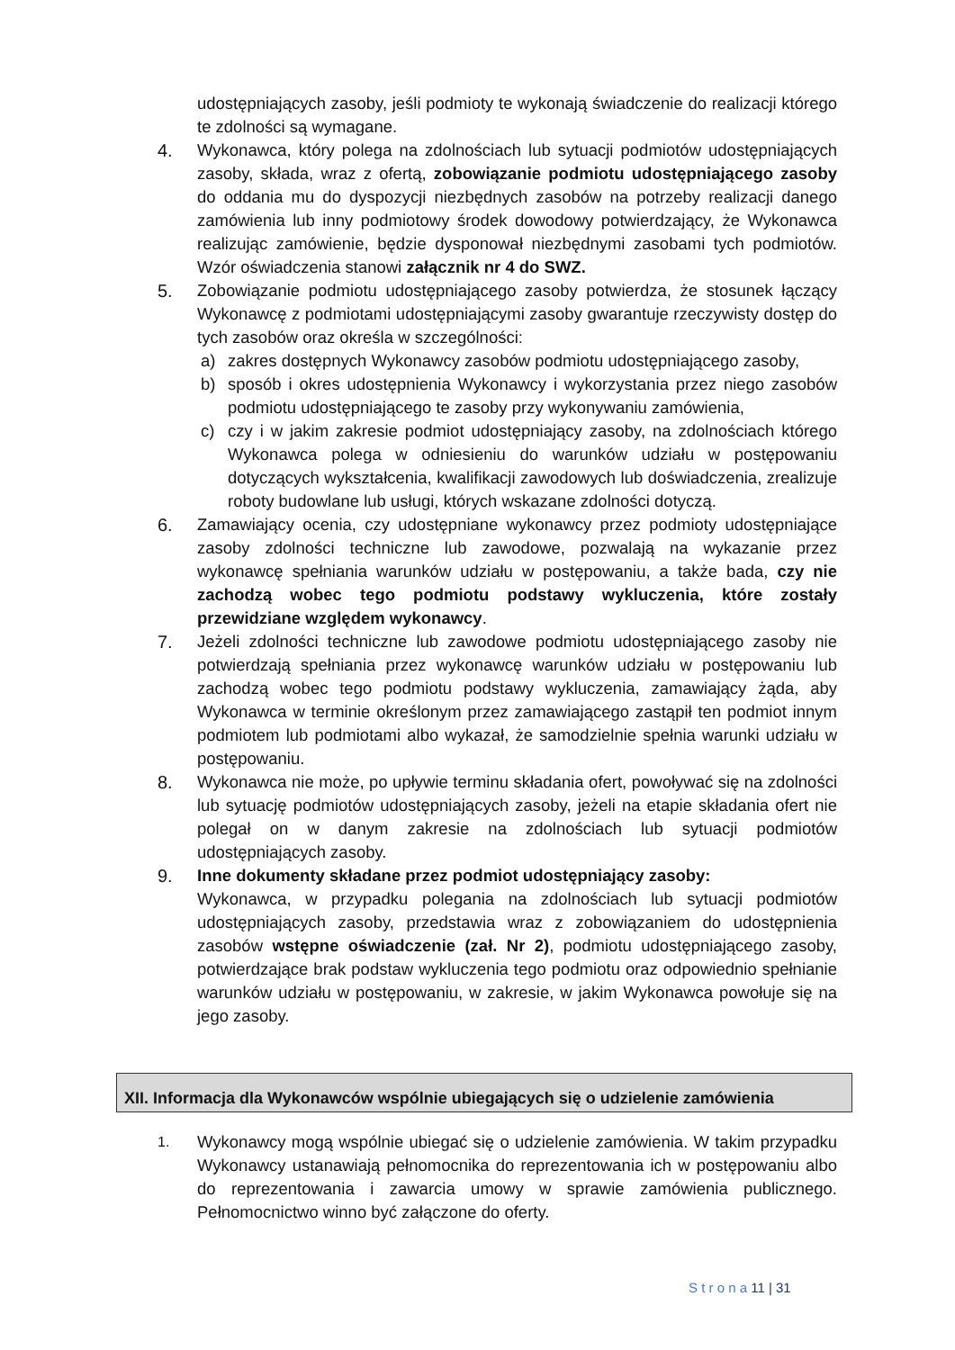udostępniających zasoby, jeśli podmioty te wykonają świadczenie do realizacji którego te zdolności są wymagane.
4. Wykonawca, który polega na zdolnościach lub sytuacji podmiotów udostępniających zasoby, składa, wraz z ofertą, zobowiązanie podmiotu udostępniającego zasoby do oddania mu do dyspozycji niezbędnych zasobów na potrzeby realizacji danego zamówienia lub inny podmiotowy środek dowodowy potwierdzający, że Wykonawca realizując zamówienie, będzie dysponował niezbędnymi zasobami tych podmiotów. Wzór oświadczenia stanowi załącznik nr 4 do SWZ.
5. Zobowiązanie podmiotu udostępniającego zasoby potwierdza, że stosunek łączący Wykonawcę z podmiotami udostępniającymi zasoby gwarantuje rzeczywisty dostęp do tych zasobów oraz określa w szczególności:
a) zakres dostępnych Wykonawcy zasobów podmiotu udostępniającego zasoby,
b) sposób i okres udostępnienia Wykonawcy i wykorzystania przez niego zasobów podmiotu udostępniającego te zasoby przy wykonywaniu zamówienia,
c) czy i w jakim zakresie podmiot udostępniający zasoby, na zdolnościach którego Wykonawca polega w odniesieniu do warunków udziału w postępowaniu dotyczących wykształcenia, kwalifikacji zawodowych lub doświadczenia, zrealizuje roboty budowlane lub usługi, których wskazane zdolności dotyczą.
6. Zamawiający ocenia, czy udostępniane wykonawcy przez podmioty udostępniające zasoby zdolności techniczne lub zawodowe, pozwalają na wykazanie przez wykonawcę spełniania warunków udziału w postępowaniu, a także bada, czy nie zachodzą wobec tego podmiotu podstawy wykluczenia, które zostały przewidziane względem wykonawcy.
7. Jeżeli zdolności techniczne lub zawodowe podmiotu udostępniającego zasoby nie potwierdzają spełniania przez wykonawcę warunków udziału w postępowaniu lub zachodzą wobec tego podmiotu podstawy wykluczenia, zamawiający żąda, aby Wykonawca w terminie określonym przez zamawiającego zastąpił ten podmiot innym podmiotem lub podmiotami albo wykazał, że samodzielnie spełnia warunki udziału w postępowaniu.
8. Wykonawca nie może, po upływie terminu składania ofert, powoływać się na zdolności lub sytuację podmiotów udostępniających zasoby, jeżeli na etapie składania ofert nie polegał on w danym zakresie na zdolnościach lub sytuacji podmiotów udostępniających zasoby.
9. Inne dokumenty składane przez podmiot udostępniający zasoby:
Wykonawca, w przypadku polegania na zdolnościach lub sytuacji podmiotów udostępniających zasoby, przedstawia wraz z zobowiązaniem do udostępnienia zasobów wstępne oświadczenie (zał. Nr 2), podmiotu udostępniającego zasoby, potwierdzające brak podstaw wykluczenia tego podmiotu oraz odpowiednio spełnianie warunków udziału w postępowaniu, w zakresie, w jakim Wykonawca powołuje się na jego zasoby.
XII. Informacja dla Wykonawców wspólnie ubiegających się o udzielenie zamówienia
1.
Wykonawcy mogą wspólnie ubiegać się o udzielenie zamówienia. W takim przypadku Wykonawcy ustanawiają pełnomocnika do reprezentowania ich w postępowaniu albo do reprezentowania i zawarcia umowy w sprawie zamówienia publicznego. Pełnomocnictwo winno być załączone do oferty.
S t r o n a 11 | 31